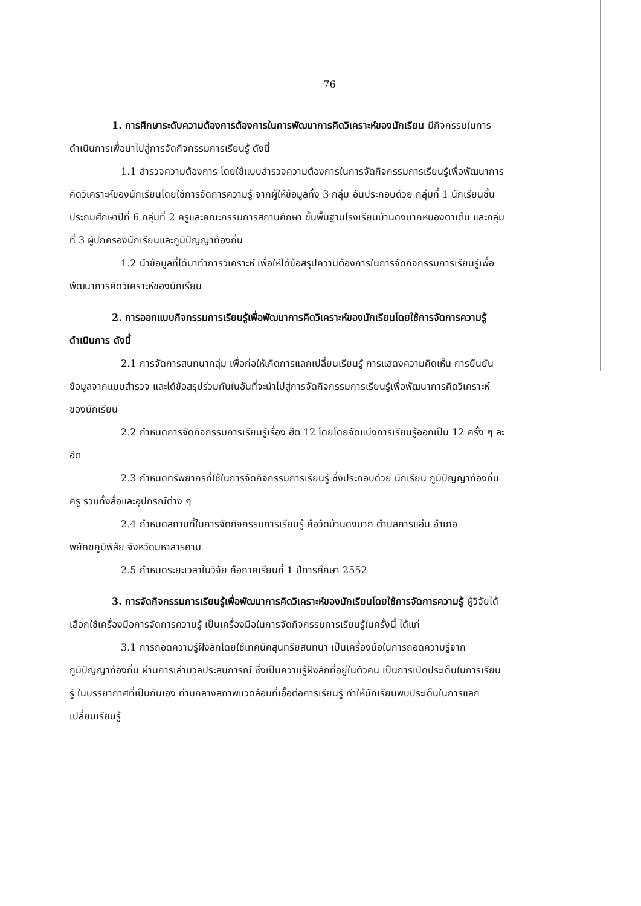76
1. การศึกษาระดับความต้องการต้องการในการพัฒนาการคิดวิเคราะห์ของนักเรียน มีกิจกรรมในการดำเนินการเพื่อนำไปสู่การจัดกิจกรรมการเรียนรู้ ดังนี้
1.1 สำรวจความต้องการ โดยใช้แบบสำรวจความต้องการในการจัดกิจกรรมการเรียนรู้เพื่อพัฒนาการคิดวิเคราะห์ของนักเรียนโดยใช้การจัดการความรู้ จากผู้ให้ข้อมูลทั้ง 3 กลุ่ม อันประกอบด้วย กลุ่มที่ 1 นักเรียนชั้นประถมศึกษาปีที่ 6 กลุ่มที่ 2 ครูและคณะกรรมการสถานศึกษา ขั้นพื้นฐานโรงเรียนบ้านดงบากหนองตาเต็น และกลุ่มที่ 3 ผู้ปกครองนักเรียนและภูมิปัญญาท้องถิ่น
1.2 นำข้อมูลที่ได้มาทำการวิเคราะห์ เพื่อให้ได้ข้อสรุปความต้องการในการจัดกิจกรรมการเรียนรู้เพื่อพัฒนาการคิดวิเคราะห์ของนักเรียน
2. การออกแบบกิจกรรมการเรียนรู้เพื่อพัฒนาการคิดวิเคราะห์ของนักเรียนโดยใช้การจัดการความรู้ ดำเนินการ ดังนี้
2.1 การจัดการสนทนากลุ่ม เพื่อก่อให้เกิดการแลกเปลี่ยนเรียนรู้ การแสดงความคิดเห็น การยืนยันข้อมูลจากแบบสำรวจ และได้ข้อสรุปร่วมกันในอันที่จะนำไปสู่การจัดกิจกรรมการเรียนรู้เพื่อพัฒนาการคิดวิเคราะห์ของนักเรียน
2.2 กำหนดการจัดกิจกรรมการเรียนรู้เรื่อง ฮีต 12 โดยโดยจัดแบ่งการเรียนรู้ออกเป็น 12 ครั้ง ๆ ละฮีต
2.3 กำหนดทรัพยากรที่ใช้ในการจัดกิจกรรมการเรียนรู้ ซึ่งประกอบด้วย นักเรียน ภูมิปัญญาท้องถิ่น ครู รวมทั้งสื่อและอุปกรณ์ต่าง ๆ
2.4 กำหนดสถานที่ในการจัดกิจกรรมการเรียนรู้ คือวัดบ้านดงบาก ตำบลภารแอ่น อำเภอพยัคฆภูมิพิสัย จังหวัดมหาสารคาม
2.5 กำหนดระยะเวลาในวิจัย คือภาคเรียนที่ 1 ปีการศึกษา 2552
3. การจัดกิจกรรมการเรียนรู้เพื่อพัฒนาการคิดวิเคราะห์ของนักเรียนโดยใช้การจัดการความรู้ ผู้วิจัยได้เลือกใช้เครื่องมือการจัดการความรู้ เป็นเครื่องมือในการจัดกิจกรรมการเรียนรู้ในครั้งนี้ ได้แก่
3.1 การถอดความรู้ฝังลึกโดยใช้เทคนิคสุนทรียสนทนา เป็นเครื่องมือในการถอดความรู้จากภูมิปัญญาท้องถิ่น ผ่านการเล่ามวลประสบการณ์ ซึ่งเป็นความรู้ฝังลึกที่อยู่ในตัวคน เป็นการเปิดประเด็นในการเรียนรู้ ในบรรยากาศที่เป็นกันเอง ท่ามกลางสภาพแวดล้อมที่เอื้อต่อการเรียนรู้ ทำให้นักเรียนพบประเด็นในการแลกเปลี่ยนเรียนรู้